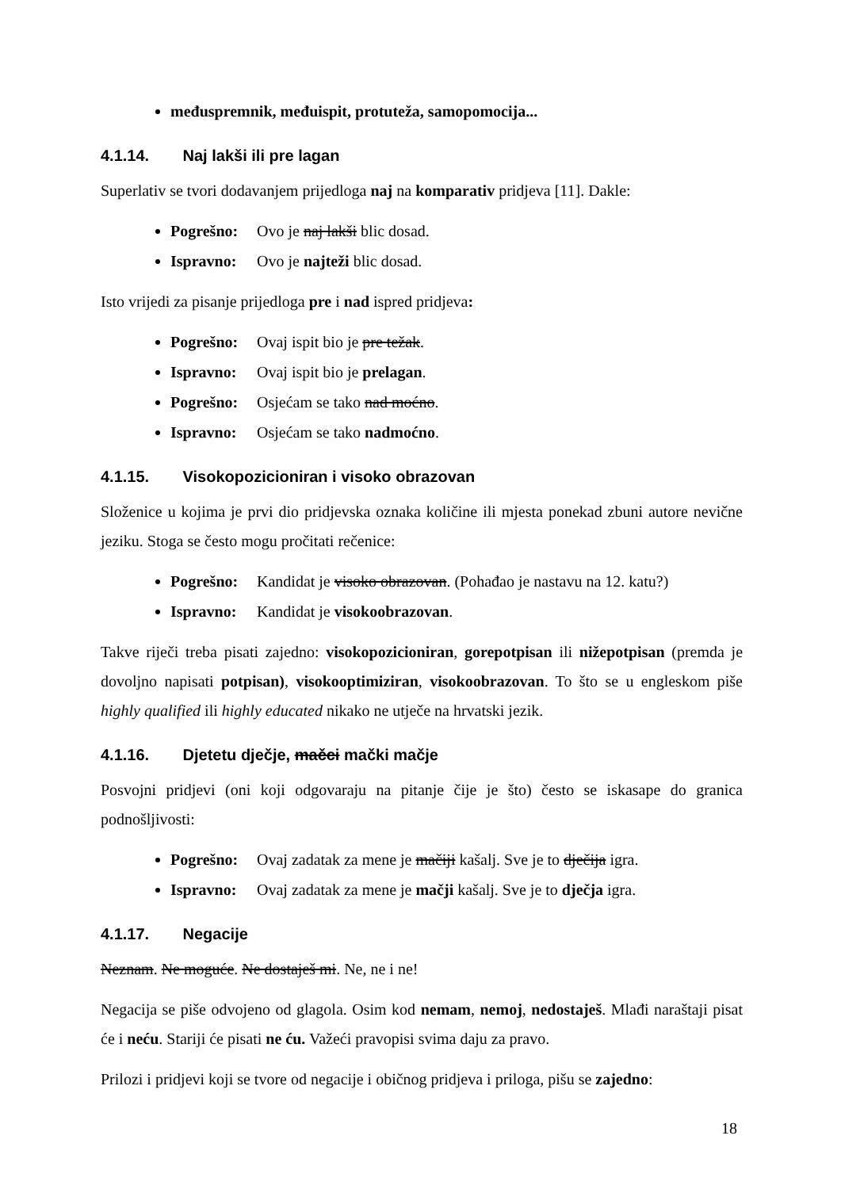međuspremnik, međuispit, protuteža, samopomocija...
4.1.14. Naj lakši ili pre lagan
Superlativ se tvori dodavanjem prijedloga naj na komparativ pridjeva [11]. Dakle:
Pogrešno: Ovo je naj lakši blic dosad.
Ispravno: Ovo je najteži blic dosad.
Isto vrijedi za pisanje prijedloga pre i nad ispred pridjeva:
Pogrešno: Ovaj ispit bio je pre težak.
Ispravno: Ovaj ispit bio je prelagan.
Pogrešno: Osjećam se tako nad moćno.
Ispravno: Osjećam se tako nadmoćno.
4.1.15. Visokopozicioniran i visoko obrazovan
Složenice u kojima je prvi dio pridjevska oznaka količine ili mjesta ponekad zbuni autore nevične jeziku. Stoga se često mogu pročitati rečenice:
Pogrešno: Kandidat je visoko obrazovan. (Pohađao je nastavu na 12. katu?)
Ispravno: Kandidat je visokoobrazovan.
Takve riječi treba pisati zajedno: visokopozicioniran, gorepotpisan ili nižepotpisan (premda je dovoljno napisati potpisan), visokooptimiziran, visokoobrazovan. To što se u engleskom piše highly qualified ili highly educated nikako ne utječe na hrvatski jezik.
4.1.16. Djetetu dječje, mačci mački mačje
Posvojni pridjevi (oni koji odgovaraju na pitanje čije je što) često se iskasape do granica podnošljivosti:
Pogrešno: Ovaj zadatak za mene je mačiji kašalj. Sve je to dječija igra.
Ispravno: Ovaj zadatak za mene je mačji kašalj. Sve je to dječja igra.
4.1.17. Negacije
Neznam. Ne moguće. Ne dostaješ mi. Ne, ne i ne!
Negacija se piše odvojeno od glagola. Osim kod nemam, nemoj, nedostaješ. Mlađi naraštaji pisat će i neću. Stariji će pisati ne ću. Važeći pravopisi svima daju za pravo.
Prilozi i pridjevi koji se tvore od negacije i običnog pridjeva i priloga, pišu se zajedno:
18